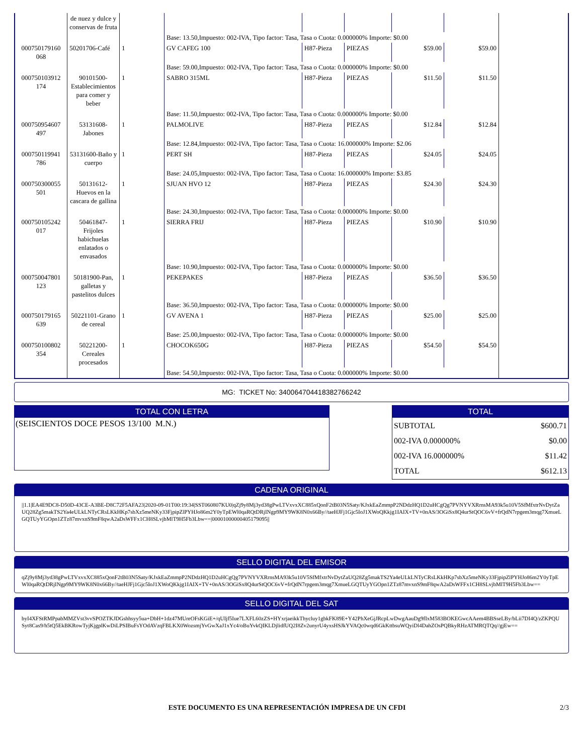| | de nuez y dulce y conservas de fruta | | | | | | | |
| | | | Base: 13.50,Impuesto: 002-IVA, Tipo factor: Tasa, Tasa o Cuota: 0.000000% Importe: $0.00 | | | | | |
| 000750179160 068 | 50201706-Café | 1 | GV CAFEG 100 | H87-Pieza | PIEZAS | $59.00 | $59.00 | |
| | | | Base: 59.00,Impuesto: 002-IVA, Tipo factor: Tasa, Tasa o Cuota: 0.000000% Importe: $0.00 | | | | | |
| 000750103912 174 | 90101500-Establecimientos para comer y beber | 1 | SABRO 315ML | H87-Pieza | PIEZAS | $11.50 | $11.50 | |
| | | | Base: 11.50,Impuesto: 002-IVA, Tipo factor: Tasa, Tasa o Cuota: 0.000000% Importe: $0.00 | | | | | |
| 000750954607 497 | 53131608-Jabones | 1 | PALMOLIVE | H87-Pieza | PIEZAS | $12.84 | $12.84 | |
| | | | Base: 12.84,Impuesto: 002-IVA, Tipo factor: Tasa, Tasa o Cuota: 16.000000% Importe: $2.06 | | | | | |
| 000750119941 786 | 53131600-Baño y cuerpo | 1 | PERT SH | H87-Pieza | PIEZAS | $24.05 | $24.05 | |
| | | | Base: 24.05,Impuesto: 002-IVA, Tipo factor: Tasa, Tasa o Cuota: 16.000000% Importe: $3.85 | | | | | |
| 000750300055 501 | 50131612-Huevos en la cascara de gallina | 1 | SJUAN HVO 12 | H87-Pieza | PIEZAS | $24.30 | $24.30 | |
| | | | Base: 24.30,Impuesto: 002-IVA, Tipo factor: Tasa, Tasa o Cuota: 0.000000% Importe: $0.00 | | | | | |
| 000750105242 017 | 50461847-Frijoles habichuelas enlatados o envasados | 1 | SIERRA FRIJ | H87-Pieza | PIEZAS | $10.90 | $10.90 | |
| | | | Base: 10.90,Impuesto: 002-IVA, Tipo factor: Tasa, Tasa o Cuota: 0.000000% Importe: $0.00 | | | | | |
| 000750047801 123 | 50181900-Pan, galletas y pastelitos dulces | 1 | PEKEPAKES | H87-Pieza | PIEZAS | $36.50 | $36.50 | |
| | | | Base: 36.50,Impuesto: 002-IVA, Tipo factor: Tasa, Tasa o Cuota: 0.000000% Importe: $0.00 | | | | | |
| 000750179165 639 | 50221101-Grano de cereal | 1 | GV AVENA 1 | H87-Pieza | PIEZAS | $25.00 | $25.00 | |
| | | | Base: 25.00,Impuesto: 002-IVA, Tipo factor: Tasa, Tasa o Cuota: 0.000000% Importe: $0.00 | | | | | |
| 000750100802 354 | 50221200-Cereales procesados | 1 | CHOCOK650G | H87-Pieza | PIEZAS | $54.50 | $54.50 | |
| | | | Base: 54.50,Impuesto: 002-IVA, Tipo factor: Tasa, Tasa o Cuota: 0.000000% Importe: $0.00 | | | | | |
MG: TICKET No: 34006470441838276624​2
TOTAL CON LETRA
(SEISCIENTOS DOCE PESOS 13/100 M.N.)
TOTAL
| SUBTOTAL | $600.71 |
| 002-IVA 0.000000% | $0.00 |
| 002-IVA 16.000000% | $11.42 |
| TOTAL | $612.13 |
CADENA ORIGINAL
||1.1|EA4E9DC8-D50D-43CE-A3BE-D8C72F5AFA23|2020-09-01T00:19:34|SST060807KU0|qZj9y8Mj3yd38gPwLTVxvxXC885xQonF2tB03N5Saty/KJxkEaZmmpP2NDdzHQ1D2uHCgQg7PVNYVXRrnsMA93k5u10V5SfMfxtrNvDytZaUQ28Zg5makTS2Ya4eULkLNTyCRsLKkHKp7sbXz5meNKy33FjpipZlPYHJo86m2Y0yTpEWl0qaRQtDRjINgp9MY9WK8N0x66By//taeHJFj1Gjc5IoJ1XWoQKkjg1IAIX+TV+0nAS/3OGiSx8Q4urStQOC6vV+frQdN7rpgem3mqg7XmueLGQTUyYGOpn1ZTz87mvxnS9mF8qwA2aDsWFFx1CH8SLvjbMlT9H5Fb3Lbw==|00001000000405179095||
SELLO DIGITAL DEL EMISOR
qZj9y8Mj3yd38gPwLTVxvxXC885xQonF2tB03N5Saty/KJxkEaZmmpP2NDdzHQ1D2uHCgQg7PVNYVXRrnsMA93k5u10V5SfMfxtrNvDytZaUQ28Zg5makTS2Ya4eULkLNTyCRsLKkHKp7sbXz5meNKy33FjpipZlPYHJo86m2Y0yTpEWl0qaRQtDRjINgp9MY9WK8N0x66By//taeHJFj1Gjc5IoJ1XWoQKkjg1IAIX+TV+0nAS/3OGiSx8Q4urStQOC6vV+frQdN7rpgem3mqg7XmueLGQTUyYGOpn1ZTz87mvxnS9mF8qwA2aDsWFFx1CH8SLvjbMlT9H5Fb3Lbw==
SELLO DIGITAL DEL SAT
byI4XFStRMPpabMMZVst3vvSPOZTKJDGshhsyy5ua+DbH+1dz47MUreOFsKGiE+/qUIjf5Iue7LXFL60zZS+HYxrjaeikkThycluy1gbkFK89E+Y42PhXeGjJRcpLwDwgAauDg9fIxM583BOKEGwcAAem4BBSseLBy/bLii7DI4Q/zZKPQUSyt8Cas9/h5tQ5EkBKRowTyjKjgplKwDiLPSIBuFsYOdAVzqFBLKX0WozsmjYvGwXaJ1xYc4/oBuYvkQIKLDjlidfUQ2I8Zv2unyrU4yxsHSJkYVAQc0wqd6GkKttbsuWQyiDl4DahZOsPQBkyRHzATMRQTQq//gjEw==
ESTE DOCUMENTO ES UNA REPRESENTACIÓN IMPRESA DE UN CFDI 2/3